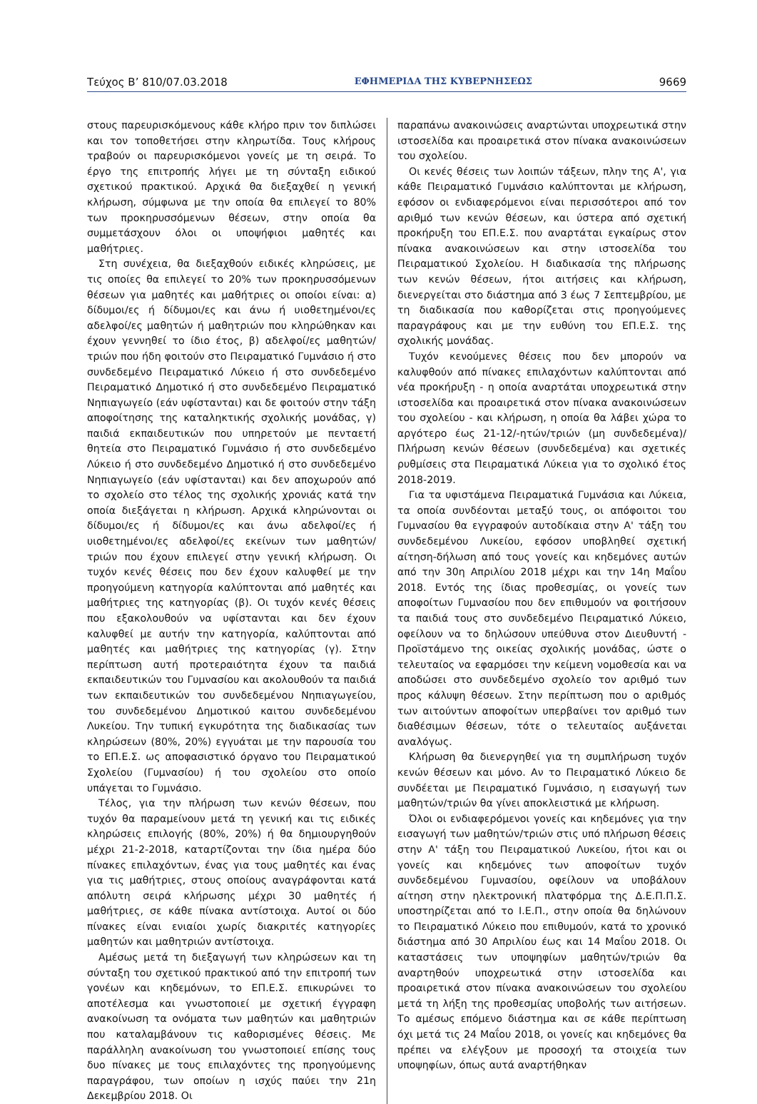Τεύχος Β’ 810/07.03.2018 ΕΦΗΜΕΡΙΔΑ ΤΗΣ ΚΥΒΕΡΝΗΣΕΩΣ 9669
στους παρευρισκόμενους κάθε κλήρο πριν τον διπλώσει και τον τοποθετήσει στην κληρωτίδα. Τους κλήρους τραβούν οι παρευρισκόμενοι γονείς με τη σειρά. Το έργο της επιτροπής λήγει με τη σύνταξη ειδικού σχετικού πρακτικού. Αρχικά θα διεξαχθεί η γενική κλήρωση, σύμφωνα με την οποία θα επιλεγεί το 80% των προκηρυσσόμενων θέσεων, στην οποία θα συμμετάσχουν όλοι οι υποψήφιοι μαθητές και μαθήτριες.
Στη συνέχεια, θα διεξαχθούν ειδικές κληρώσεις, με τις οποίες θα επιλεγεί το 20% των προκηρυσσόμενων θέσεων για μαθητές και μαθήτριες οι οποίοι είναι: α) δίδυμοι/ες ή δίδυμοι/ες και άνω ή υιοθετημένοι/ες αδελφοί/ες μαθητών ή μαθητριών που κληρώθηκαν και έχουν γεννηθεί το ίδιο έτος, β) αδελφοί/ες μαθητών/τριών που ήδη φοιτούν στο Πειραματικό Γυμνάσιο ή στο συνδεδεμένο Πειραματικό Λύκειο ή στο συνδεδεμένο Πειραματικό Δημοτικό ή στο συνδεδεμένο Πειραματικό Νηπιαγωγείο (εάν υφίστανται) και δε φοιτούν στην τάξη αποφοίτησης της καταληκτικής σχολικής μονάδας, γ) παιδιά εκπαιδευτικών που υπηρετούν με πενταετή θητεία στο Πειραματικό Γυμνάσιο ή στο συνδεδεμένο Λύκειο ή στο συνδεδεμένο Δημοτικό ή στο συνδεδεμένο Νηπιαγωγείο (εάν υφίστανται) και δεν αποχωρούν από το σχολείο στο τέλος της σχολικής χρονιάς κατά την οποία διεξάγεται η κλήρωση. Αρχικά κληρώνονται οι δίδυμοι/ες ή δίδυμοι/ες και άνω αδελφοί/ες ή υιοθετημένοι/ες αδελφοί/ες εκείνων των μαθητών/τριών που έχουν επιλεγεί στην γενική κλήρωση. Οι τυχόν κενές θέσεις που δεν έχουν καλυφθεί με την προηγούμενη κατηγορία καλύπτονται από μαθητές και μαθήτριες της κατηγορίας (β). Οι τυχόν κενές θέσεις που εξακολουθούν να υφίστανται και δεν έχουν καλυφθεί με αυτήν την κατηγορία, καλύπτονται από μαθητές και μαθήτριες της κατηγορίας (γ). Στην περίπτωση αυτή προτεραιότητα έχουν τα παιδιά εκπαιδευτικών του Γυμνασίου και ακολουθούν τα παιδιά των εκπαιδευτικών του συνδεδεμένου Νηπιαγωγείου, του συνδεδεμένου Δημοτικού καιτου συνδεδεμένου Λυκείου. Την τυπική εγκυρότητα της διαδικασίας των κληρώσεων (80%, 20%) εγγυάται με την παρουσία του το ΕΠ.Ε.Σ. ως αποφασιστικό όργανο του Πειραματικού Σχολείου (Γυμνασίου) ή του σχολείου στο οποίο υπάγεται το Γυμνάσιο.
Τέλος, για την πλήρωση των κενών θέσεων, που τυχόν θα παραμείνουν μετά τη γενική και τις ειδικές κληρώσεις επιλογής (80%, 20%) ή θα δημιουργηθούν μέχρι 21-2-2018, καταρτίζονται την ίδια ημέρα δύο πίνακες επιλαχόντων, ένας για τους μαθητές και ένας για τις μαθήτριες, στους οποίους αναγράφονται κατά απόλυτη σειρά κλήρωσης μέχρι 30 μαθητές ή μαθήτριες, σε κάθε πίνακα αντίστοιχα. Αυτοί οι δύο πίνακες είναι ενιαίοι χωρίς διακριτές κατηγορίες μαθητών και μαθητριών αντίστοιχα.
Αμέσως μετά τη διεξαγωγή των κληρώσεων και τη σύνταξη του σχετικού πρακτικού από την επιτροπή των γονέων και κηδεμόνων, το ΕΠ.Ε.Σ. επικυρώνει το αποτέλεσμα και γνωστοποιεί με σχετική έγγραφη ανακοίνωση τα ονόματα των μαθητών και μαθητριών που καταλαμβάνουν τις καθορισμένες θέσεις. Με παράλληλη ανακοίνωση του γνωστοποιεί επίσης τους δυο πίνακες με τους επιλαχόντες της προηγούμενης παραγράφου, των οποίων η ισχύς παύει την 21η Δεκεμβρίου 2018. Οι
παραπάνω ανακοινώσεις αναρτώνται υποχρεωτικά στην ιστοσελίδα και προαιρετικά στον πίνακα ανακοινώσεων του σχολείου.
Οι κενές θέσεις των λοιπών τάξεων, πλην της Α', για κάθε Πειραματικό Γυμνάσιο καλύπτονται με κλήρωση, εφόσον οι ενδιαφερόμενοι είναι περισσότεροι από τον αριθμό των κενών θέσεων, και ύστερα από σχετική προκήρυξη του ΕΠ.Ε.Σ. που αναρτάται εγκαίρως στον πίνακα ανακοινώσεων και στην ιστοσελίδα του Πειραματικού Σχολείου. Η διαδικασία της πλήρωσης των κενών θέσεων, ήτοι αιτήσεις και κλήρωση, διενεργείται στο διάστημα από 3 έως 7 Σεπτεμβρίου, με τη διαδικασία που καθορίζεται στις προηγούμενες παραγράφους και με την ευθύνη του ΕΠ.Ε.Σ. της σχολικής μονάδας.
Τυχόν κενούμενες θέσεις που δεν μπορούν να καλυφθούν από πίνακες επιλαχόντων καλύπτονται από νέα προκήρυξη - η οποία αναρτάται υποχρεωτικά στην ιστοσελίδα και προαιρετικά στον πίνακα ανακοινώσεων του σχολείου - και κλήρωση, η οποία θα λάβει χώρα το αργότερο έως 21-12/-ητών/τριών (μη συνδεδεμένα)/ Πλήρωση κενών θέσεων (συνδεδεμένα) και σχετικές ρυθμίσεις στα Πειραματικά Λύκεια για το σχολικό έτος 2018-2019.
Για τα υφιστάμενα Πειραματικά Γυμνάσια και Λύκεια, τα οποία συνδέονται μεταξύ τους, οι απόφοιτοι του Γυμνασίου θα εγγραφούν αυτοδίκαια στην Α' τάξη του συνδεδεμένου Λυκείου, εφόσον υποβληθεί σχετική αίτηση-δήλωση από τους γονείς και κηδεμόνες αυτών από την 30η Απριλίου 2018 μέχρι και την 14η Μαΐου 2018. Εντός της ίδιας προθεσμίας, οι γονείς των αποφοίτων Γυμνασίου που δεν επιθυμούν να φοιτήσουν τα παιδιά τους στο συνδεδεμένο Πειραματικό Λύκειο, οφείλουν να το δηλώσουν υπεύθυνα στον Διευθυντή - Προϊστάμενο της οικείας σχολικής μονάδας, ώστε ο τελευταίος να εφαρμόσει την κείμενη νομοθεσία και να αποδώσει στο συνδεδεμένο σχολείο τον αριθμό των προς κάλυψη θέσεων. Στην περίπτωση που ο αριθμός των αιτούντων αποφοίτων υπερβαίνει τον αριθμό των διαθέσιμων θέσεων, τότε ο τελευταίος αυξάνεται αναλόγως.
Κλήρωση θα διενεργηθεί για τη συμπλήρωση τυχόν κενών θέσεων και μόνο. Αν το Πειραματικό Λύκειο δε συνδέεται με Πειραματικό Γυμνάσιο, η εισαγωγή των μαθητών/τριών θα γίνει αποκλειστικά με κλήρωση.
Όλοι οι ενδιαφερόμενοι γονείς και κηδεμόνες για την εισαγωγή των μαθητών/τριών στις υπό πλήρωση θέσεις στην Α' τάξη του Πειραματικού Λυκείου, ήτοι και οι γονείς και κηδεμόνες των αποφοίτων τυχόν συνδεδεμένου Γυμνασίου, οφείλουν να υποβάλουν αίτηση στην ηλεκτρονική πλατφόρμα της Δ.Ε.Π.Π.Σ. υποστηρίζεται από το Ι.Ε.Π., στην οποία θα δηλώνουν το Πειραματικό Λύκειο που επιθυμούν, κατά το χρονικό διάστημα από 30 Απριλίου έως και 14 Μαΐου 2018. Οι καταστάσεις των υποψηφίων μαθητών/τριών θα αναρτηθούν υποχρεωτικά στην ιστοσελίδα και προαιρετικά στον πίνακα ανακοινώσεων του σχολείου μετά τη λήξη της προθεσμίας υποβολής των αιτήσεων. Το αμέσως επόμενο διάστημα και σε κάθε περίπτωση όχι μετά τις 24 Μαΐου 2018, οι γονείς και κηδεμόνες θα πρέπει να ελέγξουν με προσοχή τα στοιχεία των υποψηφίων, όπως αυτά αναρτήθηκαν